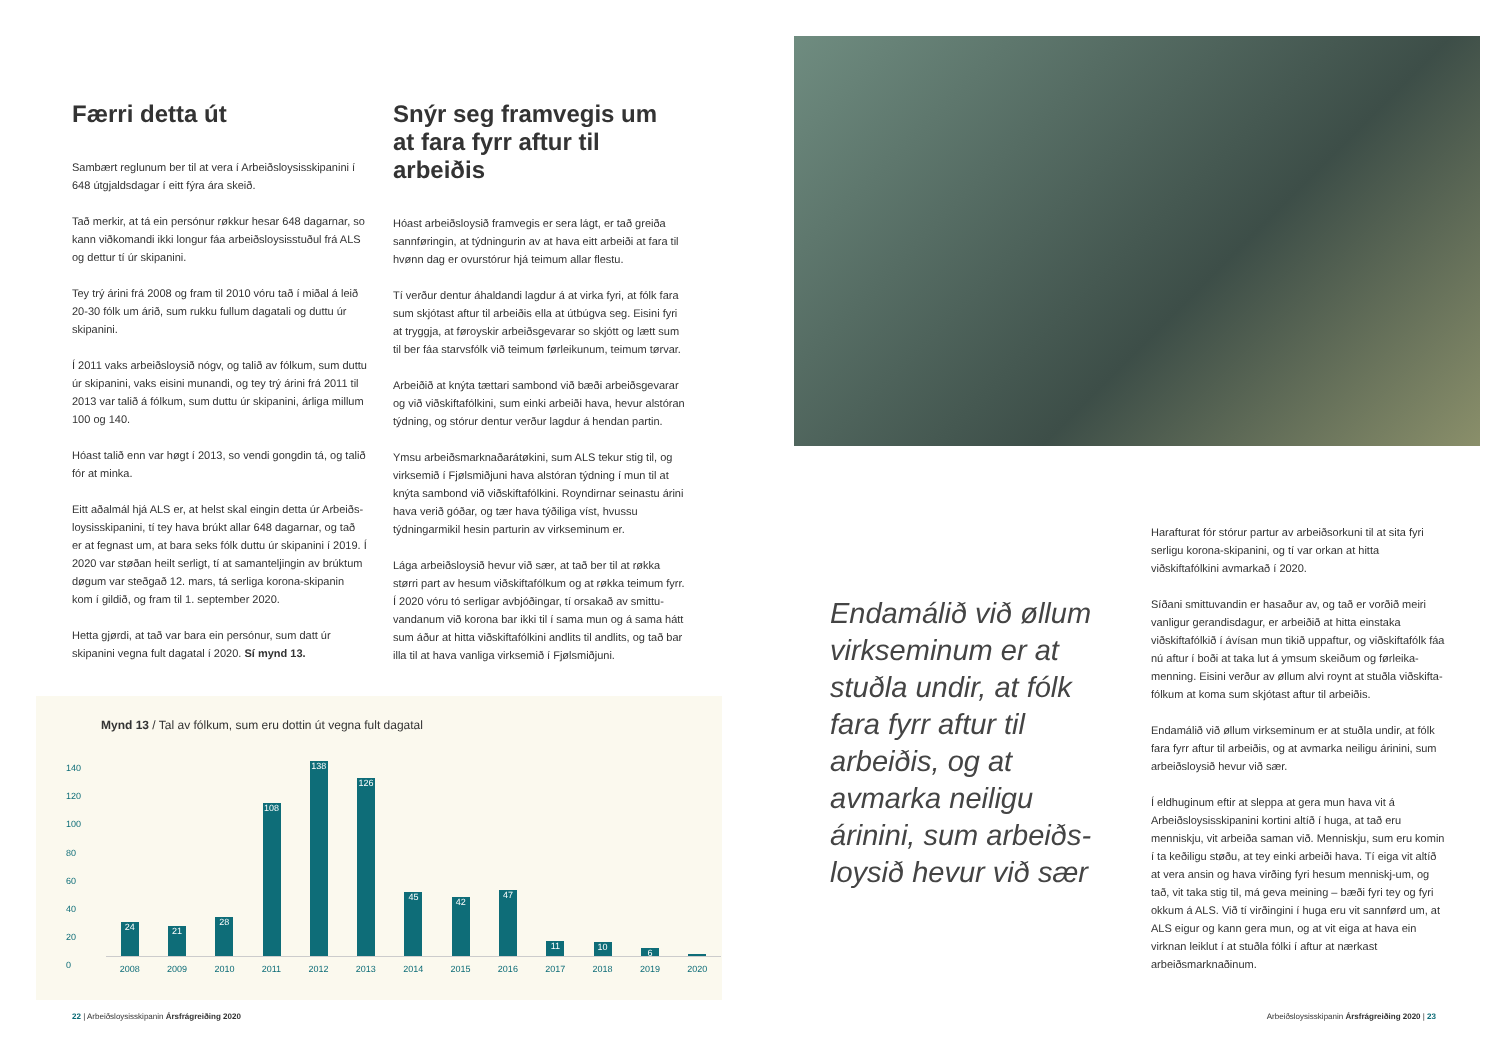Færri detta út
Sambært reglunum ber til at vera í Arbeiðsloysisskipanini í 648 útgjaldsdagar í eitt fýra ára skeið.
Tað merkir, at tá ein persónur røkkur hesar 648 dagarnar, so kann viðkomandi ikki longur fáa arbeiðsloysisstuðul frá ALS og dettur tí úr skipanini.
Tey trý árini frá 2008 og fram til 2010 vóru tað í miðal á leið 20-30 fólk um árið, sum rukku fullum dagatali og duttu úr skipanini.
Í 2011 vaks arbeiðsloysið nógv, og talið av fólkum, sum duttu úr skipanini, vaks eisini munandi, og tey trý árini frá 2011 til 2013 var talið á fólkum, sum duttu úr skipanini, árliga millum 100 og 140.
Hóast talið enn var høgt í 2013, so vendi gongdin tá, og talið fór at minka.
Eitt aðalmál hjá ALS er, at helst skal eingin detta úr Arbeiðs-loysisskipanini, tí tey hava brúkt allar 648 dagarnar, og tað er at fegnast um, at bara seks fólk duttu úr skipanini í 2019. Í 2020 var støðan heilt serligt, tí at samanteljingin av brúktum døgum var steðgað 12. mars, tá serliga korona-skipanin kom í gildið, og fram til 1. september 2020.
Hetta gjørdi, at tað var bara ein persónur, sum datt úr skipanini vegna fult dagatal í 2020. Sí mynd 13.
Snýr seg framvegis um at fara fyrr aftur til arbeiðis
Hóast arbeiðsloysið framvegis er sera lágt, er tað greiða sannføringin, at týdningurin av at hava eitt arbeiði at fara til hvønn dag er ovurstórur hjá teimum allar flestu.
Tí verður dentur áhaldandi lagdur á at virka fyri, at fólk fara sum skjótast aftur til arbeiðis ella at útbúgva seg. Eisini fyri at tryggja, at føroyskir arbeiðsgevarar so skjótt og lætt sum til ber fáa starvsfólk við teimum førleikunum, teimum tørvar.
Arbeiðið at knýta tættari sambond við bæði arbeiðsgevarar og við viðskiftafólkini, sum einki arbeiði hava, hevur alstóran týdning, og stórur dentur verður lagdur á hendan partin.
Ymsu arbeiðsmarknaðarátøkini, sum ALS tekur stig til, og virksemið í Fjølsmiðjuni hava alstóran týdning í mun til at knýta sambond við viðskiftafólkini. Royndirnar seinastu árini hava verið góðar, og tær hava týðiliga víst, hvussu týdningarmikil hesin parturin av virkseminum er.
Lága arbeiðsloysið hevur við sær, at tað ber til at røkka størri part av hesum viðskiftafólkum og at røkka teimum fyrr. Í 2020 vóru tó serligar avbjóðingar, tí orsakað av smittu-vandanum við korona bar ikki til í sama mun og á sama hátt sum áður at hitta viðskiftafólkini andlits til andlits, og tað bar illa til at hava vanliga virksemið í Fjølsmiðjuni.
Mynd 13 / Tal av fólkum, sum eru dottin út vegna fult dagatal
140
120
100
80
60
40
20
0
24
21
28
108
138
126
45
42
47
11
10
6
1
2008 2009 2010 2011 2012 2013 2014 2015 2016 2017 2018 2019 2020
Endamálið við øllum virkseminum er at stuðla undir, at fólk fara fyrr aftur til arbeiðis, og at avmarka neiligu árinini, sum arbeiðs-loysið hevur við sær
Harafturat fór stórur partur av arbeiðsorkuni til at sita fyri serligu korona-skipanini, og tí var orkan at hitta viðskiftafólkini avmarkað í 2020.
Síðani smittuvandin er hasaður av, og tað er vorðið meiri vanligur gerandisdagur, er arbeiðið at hitta einstaka viðskiftafólkið í ávísan mun tikið uppaftur, og viðskiftafólk fáa nú aftur í boði at taka lut á ymsum skeiðum og førleika-menning. Eisini verður av øllum alvi roynt at stuðla viðskifta-fólkum at koma sum skjótast aftur til arbeiðis.
Endamálið við øllum virkseminum er at stuðla undir, at fólk fara fyrr aftur til arbeiðis, og at avmarka neiligu árinini, sum arbeiðsloysið hevur við sær.
Í eldhuginum eftir at sleppa at gera mun hava vit á Arbeiðsloysisskipanini kortini altíð í huga, at tað eru menniskju, vit arbeiða saman við. Menniskju, sum eru komin í ta keðiligu støðu, at tey einki arbeiði hava. Tí eiga vit altíð at vera ansin og hava virðing fyri hesum menniskj-um, og tað, vit taka stig til, má geva meining – bæði fyri tey og fyri okkum á ALS. Við tí virðingini í huga eru vit sannførd um, at ALS eigur og kann gera mun, og at vit eiga at hava ein virknan leiklut í at stuðla fólki í aftur at nærkast arbeiðsmarknaðinum.
22 | Arbeiðsloysisskipanin Ársfrágreiðing 2020
Arbeiðsloysisskipanin Ársfrágreiðing 2020 | 23